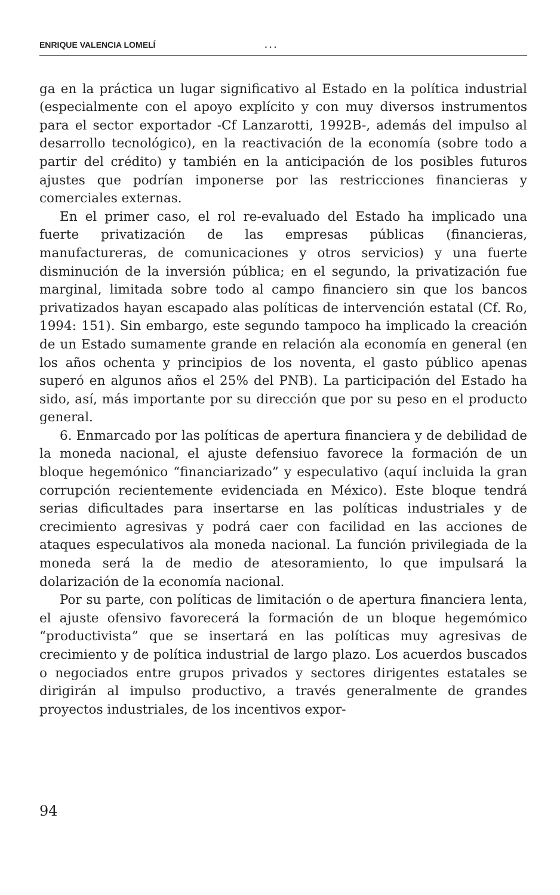ENRIQUE VALENCIA LOMELÍ. . .
ga en la práctica un lugar significativo al Estado en la política industrial (especialmente con el apoyo explícito y con muy diversos instrumentos para el sector exportador -Cf Lanzarotti, 1992B-, además del impulso al desarrollo tecnológico), en la reactivación de la economía (sobre todo a partir del crédito) y también en la anticipación de los posibles futuros ajustes que podrían imponerse por las restricciones financieras y comerciales externas.
En el primer caso, el rol re-evaluado del Estado ha implicado una fuerte privatización de las empresas públicas (financieras, manufactureras, de comunicaciones y otros servicios) y una fuerte disminución de la inversión pública; en el segundo, la privatización fue marginal, limitada sobre todo al campo financiero sin que los bancos privatizados hayan escapado alas políticas de intervención estatal (Cf. Ro, 1994: 151). Sin embargo, este segundo tampoco ha implicado la creación de un Estado sumamente grande en relación ala economía en general (en los años ochenta y principios de los noventa, el gasto público apenas superó en algunos años el 25% del PNB). La participación del Estado ha sido, así, más importante por su dirección que por su peso en el producto general.
6. Enmarcado por las políticas de apertura financiera y de debilidad de la moneda nacional, el ajuste defensiuo favorece la formación de un bloque hegemónico “financiarizado” y especulativo (aquí incluida la gran corrupción recientemente evidenciada en México). Este bloque tendrá serias dificultades para insertarse en las políticas industriales y de crecimiento agresivas y podrá caer con facilidad en las acciones de ataques especulativos ala moneda nacional. La función privilegiada de la moneda será la de medio de atesoramiento, lo que impulsará la dolarización de la economía nacional.
Por su parte, con políticas de limitación o de apertura financiera lenta, el ajuste ofensivo favorecerá la formación de un bloque hegemómico “productivista” que se insertará en las políticas muy agresivas de crecimiento y de política industrial de largo plazo. Los acuerdos buscados o negociados entre grupos privados y sectores dirigentes estatales se dirigirán al impulso productivo, a través generalmente de grandes proyectos industriales, de los incentivos expor-
94